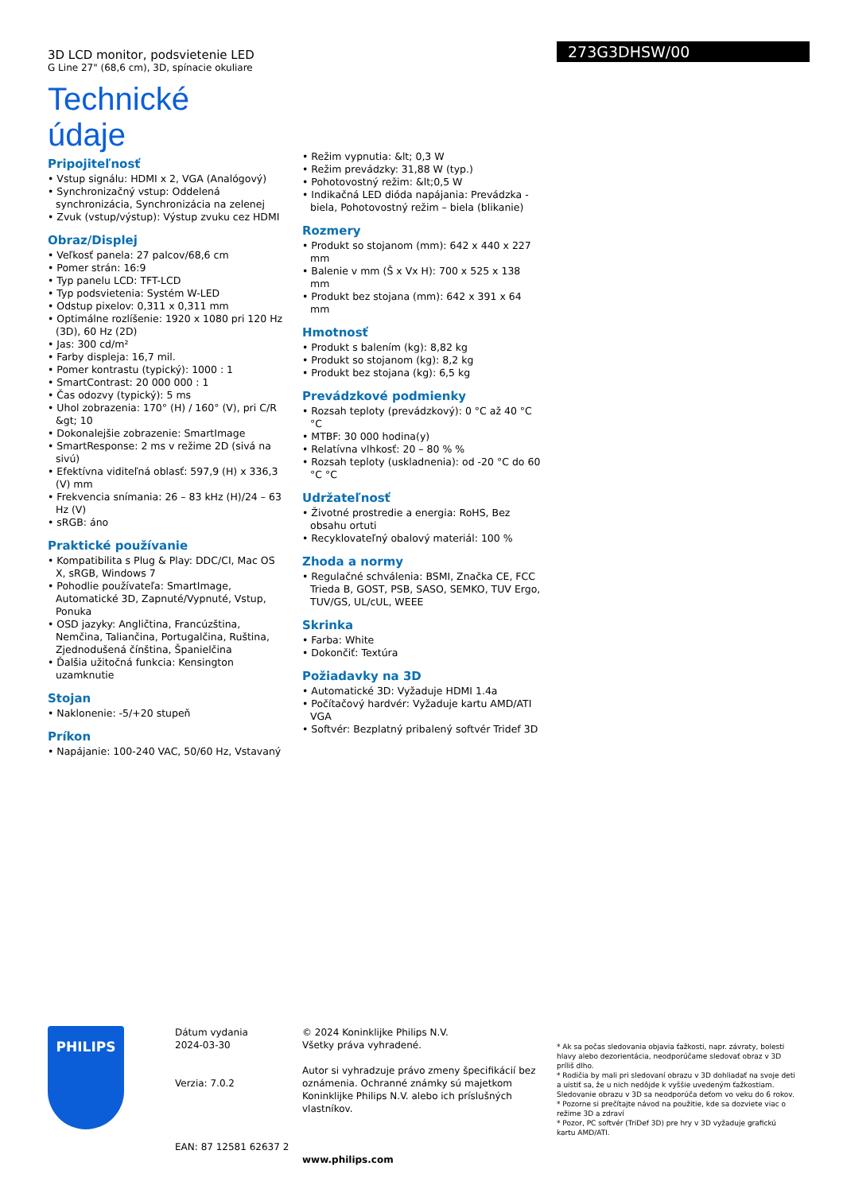3D LCD monitor, podsvietenie LED
G Line 27" (68,6 cm), 3D, spínacie okuliare
Technické údaje
273G3DHSW/00
Pripojiteľnosť
• Vstup signálu: HDMI x 2, VGA (Analógový)
• Synchronizačný vstup: Oddelená synchronizácia, Synchronizácia na zelenej
• Zvuk (vstup/výstup): Výstup zvuku cez HDMI
Obraz/Displej
• Veľkosť panela: 27 palcov/68,6 cm
• Pomer strán: 16:9
• Typ panelu LCD: TFT-LCD
• Typ podsvietenia: Systém W-LED
• Odstup pixelov: 0,311 x 0,311 mm
• Optimálne rozlíšenie: 1920 x 1080 pri 120 Hz (3D), 60 Hz (2D)
• Jas: 300 cd/m²
• Farby displeja: 16,7 mil.
• Pomer kontrastu (typický): 1000 : 1
• SmartContrast: 20 000 000 : 1
• Čas odozvy (typický): 5 ms
• Uhol zobrazenia: 170° (H) / 160° (V), pri C/R &gt; 10
• Dokonalejšie zobrazenie: SmartImage
• SmartResponse: 2 ms v režime 2D (sivá na sivú)
• Efektívna viditeľná oblasť: 597,9 (H) x 336,3 (V) mm
• Frekvencia snímania: 26 – 83 kHz (H)/24 – 63 Hz (V)
• sRGB: áno
Praktické používanie
• Kompatibilita s Plug & Play: DDC/CI, Mac OS X, sRGB, Windows 7
• Pohodlie používateľa: SmartImage, Automatické 3D, Zapnuté/Vypnuté, Vstup, Ponuka
• OSD jazyky: Angličtina, Francúzština, Nemčina, Taliančina, Portugalčina, Ruština, Zjednodušená čínština, Španielčina
• Ďalšia užitočná funkcia: Kensington uzamknutie
Stojan
• Naklonenie: -5/+20 stupeň
Príkon
• Napájanie: 100-240 VAC, 50/60 Hz, Vstavaný
• Režim vypnutia: &lt; 0,3 W
• Režim prevádzky: 31,88 W (typ.)
• Pohotovostný režim: &lt;0,5 W
• Indikačná LED dióda napájania: Prevádzka - biela, Pohotovostný režim – biela (blikanie)
Rozmery
• Produkt so stojanom (mm): 642 x 440 x 227 mm
• Balenie v mm (Š x Vx H): 700 x 525 x 138 mm
• Produkt bez stojana (mm): 642 x 391 x 64 mm
Hmotnosť
• Produkt s balením (kg): 8,82 kg
• Produkt so stojanom (kg): 8,2 kg
• Produkt bez stojana (kg): 6,5 kg
Prevádzkové podmienky
• Rozsah teploty (prevádzkový): 0 °C až 40 °C °C
• MTBF: 30 000 hodina(y)
• Relatívna vlhkosť: 20 – 80 % %
• Rozsah teploty (uskladnenia): od -20 °C do 60 °C °C
Udržateľnosť
• Životné prostredie a energia: RoHS, Bez obsahu ortuti
• Recyklovateľný obalový materiál: 100 %
Zhoda a normy
• Regulačné schválenia: BSMI, Značka CE, FCC Trieda B, GOST, PSB, SASO, SEMKO, TUV Ergo, TUV/GS, UL/cUL, WEEE
Skrinka
• Farba: White
• Dokončiť: Textúra
Požiadavky na 3D
• Automatické 3D: Vyžaduje HDMI 1.4a
• Počítačový hardvér: Vyžaduje kartu AMD/ATI VGA
• Softvér: Bezplatný pribalený softvér Tridef 3D
PHILIPS
Dátum vydania
2024-03-30
Verzia: 7.0.2
EAN: 87 12581 62637 2
© 2024 Koninklijke Philips N.V.
Všetky práva vyhradené.
Autor si vyhradzuje právo zmeny špecifikácií bez oznámenia. Ochranné známky sú majetkom Koninklijke Philips N.V. alebo ich príslušných vlastníkov.
www.philips.com
* Ak sa počas sledovania objavia ťažkosti, napr. závraty, bolesti hlavy alebo dezorientácia, neodporúčame sledovať obraz v 3D príliš dlho.
* Rodičia by mali pri sledovaní obrazu v 3D dohliadať na svoje deti a uistiť sa, že u nich nedôjde k vyššie uvedeným ťažkostiam. Sledovanie obrazu v 3D sa neodporúča deťom vo veku do 6 rokov.
* Pozorne si prečítajte návod na použitie, kde sa dozviete viac o režime 3D a zdraví
* Pozor, PC softvér (TriDef 3D) pre hry v 3D vyžaduje grafickú kartu AMD/ATI.